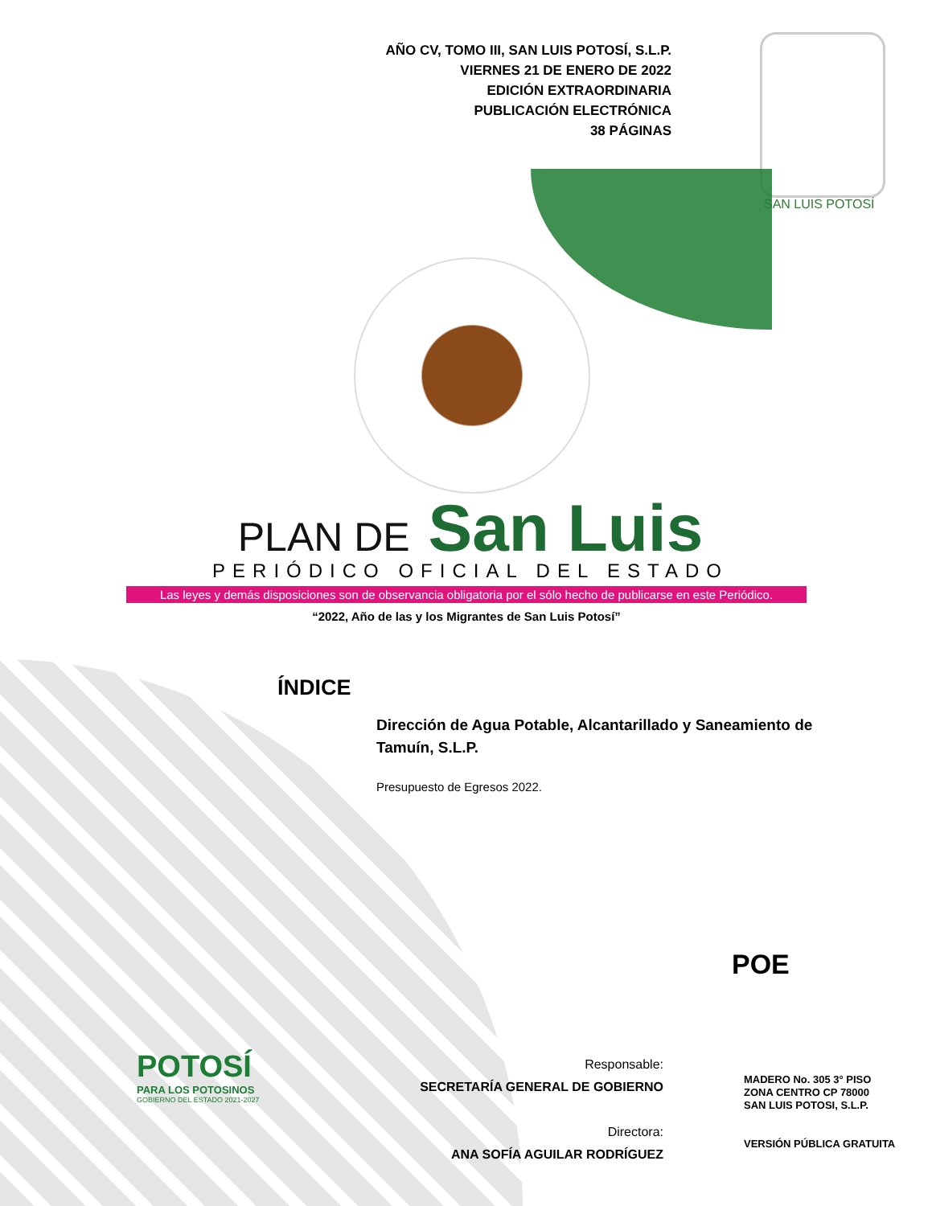AÑO CV, TOMO III, SAN LUIS POTOSÍ, S.L.P.
VIERNES 21 DE ENERO DE 2022
EDICIÓN EXTRAORDINARIA
PUBLICACIÓN ELECTRÓNICA
38 PÁGINAS
SAN LUIS POTOSÍ
PLAN DE San Luis
PERIÓDICO OFICIAL DEL ESTADO
Las leyes y demás disposiciones son de observancia obligatoria por el sólo hecho de publicarse en este Periódico.
“2022, Año de las y los Migrantes de San Luis Potosí”
ÍNDICE
Dirección de Agua Potable, Alcantarillado y Saneamiento de Tamuín, S.L.P.
Presupuesto de Egresos 2022.
POE
POTOSÍ
PARA LOS POTOSINOS
GOBIERNO DEL ESTADO 2021-2027
Responsable:
SECRETARÍA GENERAL DE GOBIERNO
Directora:
ANA SOFÍA AGUILAR RODRÍGUEZ
MADERO No. 305 3° PISO
ZONA CENTRO CP 78000
SAN LUIS POTOSI, S.L.P.
VERSIÓN PÚBLICA GRATUITA